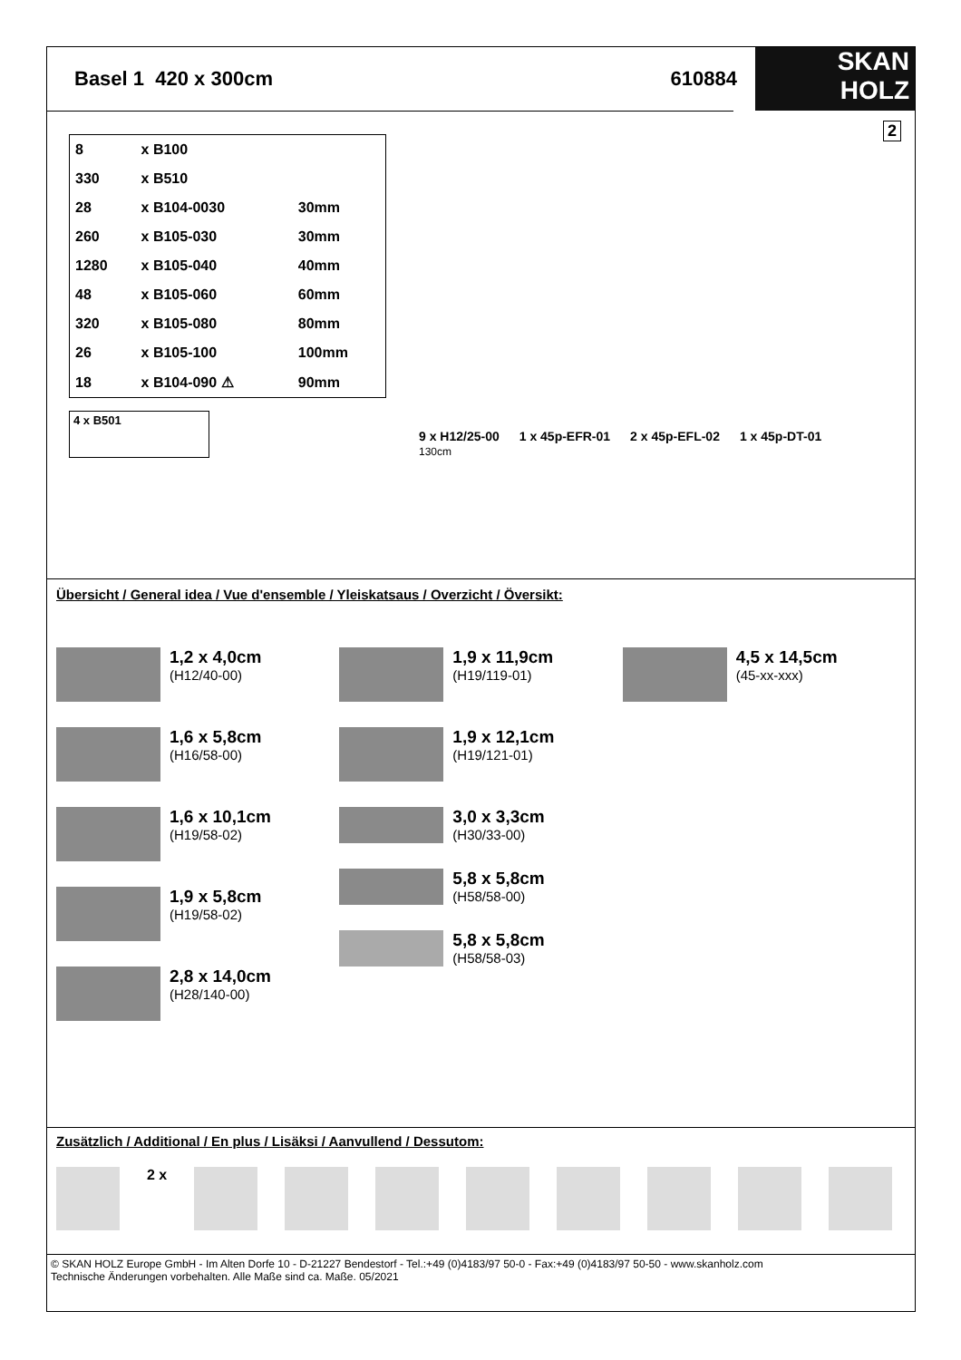Basel 1 420 x 300cm 610884
SKAN
HOLZ
| 8 | x B100 | |
| 330 | x B510 | |
| 28 | x B104-0030 | 30mm |
| 260 | x B105-030 | 30mm |
| 1280 | x B105-040 | 40mm |
| 48 | x B105-060 | 60mm |
| 320 | x B105-080 | 80mm |
| 26 | x B105-100 | 100mm |
| 18 | x B104-090 ⚠ | 90mm |
4 x B501
2
9 x H12/25-00
130cm
1 x 45p-EFR-01 2 x 45p-EFL-02 1 x 45p-DT-01
Übersicht / General idea / Vue d'ensemble / Yleiskatsaus / Overzicht / Översikt:
1,2 x 4,0cm
(H12/40-00)
1,6 x 5,8cm
(H16/58-00)
1,6 x 10,1cm
(H19/58-02)
1,9 x 5,8cm
(H19/58-02)
2,8 x 14,0cm
(H28/140-00)
1,9 x 11,9cm
(H19/119-01)
1,9 x 12,1cm
(H19/121-01)
3,0 x 3,3cm
(H30/33-00)
5,8 x 5,8cm
(H58/58-00)
5,8 x 5,8cm
(H58/58-03)
4,5 x 14,5cm
(45-xx-xxx)
Zusätzlich / Additional / En plus / Lisäksi / Aanvullend / Dessutom:
2 x
© SKAN HOLZ Europe GmbH - Im Alten Dorfe 10 - D-21227 Bendestorf - Tel.:+49 (0)4183/97 50-0 - Fax:+49 (0)4183/97 50-50 - www.skanholz.com
Technische Änderungen vorbehalten. Alle Maße sind ca. Maße. 05/2021